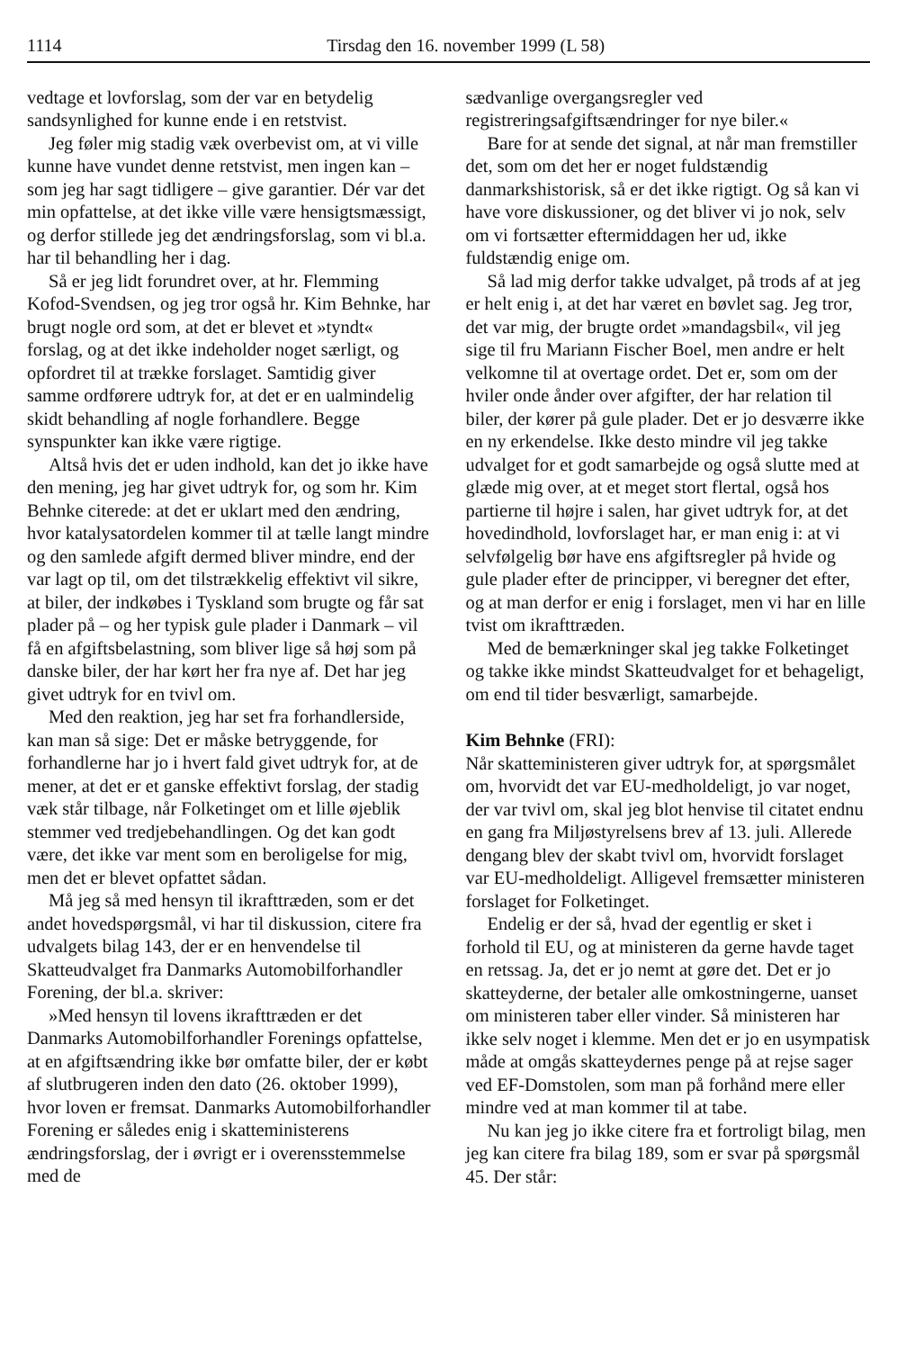1114 Tirsdag den 16. november 1999 (L 58)
vedtage et lovforslag, som der var en betydelig sandsynlighed for kunne ende i en retstvist.
Jeg føler mig stadig væk overbevist om, at vi ville kunne have vundet denne retstvist, men ingen kan – som jeg har sagt tidligere – give garantier. Dér var det min opfattelse, at det ikke ville være hensigtsmæssigt, og derfor stillede jeg det ændringsforslag, som vi bl.a. har til behandling her i dag.
Så er jeg lidt forundret over, at hr. Flemming Kofod-Svendsen, og jeg tror også hr. Kim Behnke, har brugt nogle ord som, at det er blevet et »tyndt« forslag, og at det ikke indeholder noget særligt, og opfordret til at trække forslaget. Samtidig giver samme ordførere udtryk for, at det er en ualmindelig skidt behandling af nogle forhandlere. Begge synspunkter kan ikke være rigtige.
Altså hvis det er uden indhold, kan det jo ikke have den mening, jeg har givet udtryk for, og som hr. Kim Behnke citerede: at det er uklart med den ændring, hvor katalysatordelen kommer til at tælle langt mindre og den samlede afgift dermed bliver mindre, end der var lagt op til, om det tilstrækkelig effektivt vil sikre, at biler, der indkøbes i Tyskland som brugte og får sat plader på – og her typisk gule plader i Danmark – vil få en afgiftsbelastning, som bliver lige så høj som på danske biler, der har kørt her fra nye af. Det har jeg givet udtryk for en tvivl om.
Med den reaktion, jeg har set fra forhandlerside, kan man så sige: Det er måske betryggende, for forhandlerne har jo i hvert fald givet udtryk for, at de mener, at det er et ganske effektivt forslag, der stadig væk står tilbage, når Folketinget om et lille øjeblik stemmer ved tredjebehandlingen. Og det kan godt være, det ikke var ment som en beroligelse for mig, men det er blevet opfattet sådan.
Må jeg så med hensyn til ikrafttræden, som er det andet hovedspørgsmål, vi har til diskussion, citere fra udvalgets bilag 143, der er en henvendelse til Skatteudvalget fra Danmarks Automobilforhandler Forening, der bl.a. skriver:
»Med hensyn til lovens ikrafttræden er det Danmarks Automobilforhandler Forenings opfattelse, at en afgiftsændring ikke bør omfatte biler, der er købt af slutbrugeren inden den dato (26. oktober 1999), hvor loven er fremsat. Danmarks Automobilforhandler Forening er således enig i skatteministerens ændringsforslag, der i øvrigt er i overensstemmelse med de
sædvanlige overgangsregler ved registreringsafgiftsændringer for nye biler.«
Bare for at sende det signal, at når man fremstiller det, som om det her er noget fuldstændig danmarkshistorisk, så er det ikke rigtigt. Og så kan vi have vore diskussioner, og det bliver vi jo nok, selv om vi fortsætter eftermiddagen her ud, ikke fuldstændig enige om.
Så lad mig derfor takke udvalget, på trods af at jeg er helt enig i, at det har været en bøvlet sag. Jeg tror, det var mig, der brugte ordet »mandagsbil«, vil jeg sige til fru Mariann Fischer Boel, men andre er helt velkomne til at overtage ordet. Det er, som om der hviler onde ånder over afgifter, der har relation til biler, der kører på gule plader. Det er jo desværre ikke en ny erkendelse. Ikke desto mindre vil jeg takke udvalget for et godt samarbejde og også slutte med at glæde mig over, at et meget stort flertal, også hos partierne til højre i salen, har givet udtryk for, at det hovedindhold, lovforslaget har, er man enig i: at vi selvfølgelig bør have ens afgiftsregler på hvide og gule plader efter de principper, vi beregner det efter, og at man derfor er enig i forslaget, men vi har en lille tvist om ikrafttræden.
Med de bemærkninger skal jeg takke Folketinget og takke ikke mindst Skatteudvalget for et behageligt, om end til tider besværligt, samarbejde.
Kim Behnke (FRI):
Når skatteministeren giver udtryk for, at spørgsmålet om, hvorvidt det var EU-medholdeligt, jo var noget, der var tvivl om, skal jeg blot henvise til citatet endnu en gang fra Miljøstyrelsens brev af 13. juli. Allerede dengang blev der skabt tvivl om, hvorvidt forslaget var EU-medholdeligt. Alligevel fremsætter ministeren forslaget for Folketinget.
Endelig er der så, hvad der egentlig er sket i forhold til EU, og at ministeren da gerne havde taget en retssag. Ja, det er jo nemt at gøre det. Det er jo skatteyderne, der betaler alle omkostningerne, uanset om ministeren taber eller vinder. Så ministeren har ikke selv noget i klemme. Men det er jo en usympatisk måde at omgås skatteydernes penge på at rejse sager ved EF-Domstolen, som man på forhånd mere eller mindre ved at man kommer til at tabe.
Nu kan jeg jo ikke citere fra et fortroligt bilag, men jeg kan citere fra bilag 189, som er svar på spørgsmål 45. Der står: